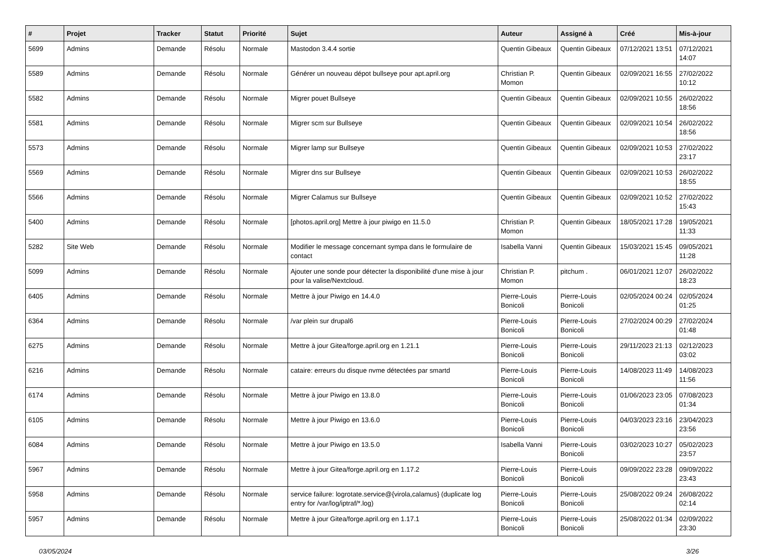| # | Projet | Tracker | Statut | Priorité | Sujet | Auteur | Assigné à | Créé | Mis-à-jour |
| --- | --- | --- | --- | --- | --- | --- | --- | --- | --- |
| 5699 | Admins | Demande | Résolu | Normale | Mastodon 3.4.4 sortie | Quentin Gibeaux | Quentin Gibeaux | 07/12/2021 13:51 | 07/12/2021 14:07 |
| 5589 | Admins | Demande | Résolu | Normale | Générer un nouveau dépot bullseye pour apt.april.org | Christian P. Momon | Quentin Gibeaux | 02/09/2021 16:55 | 27/02/2022 10:12 |
| 5582 | Admins | Demande | Résolu | Normale | Migrer pouet Bullseye | Quentin Gibeaux | Quentin Gibeaux | 02/09/2021 10:55 | 26/02/2022 18:56 |
| 5581 | Admins | Demande | Résolu | Normale | Migrer scm sur Bullseye | Quentin Gibeaux | Quentin Gibeaux | 02/09/2021 10:54 | 26/02/2022 18:56 |
| 5573 | Admins | Demande | Résolu | Normale | Migrer lamp sur Bullseye | Quentin Gibeaux | Quentin Gibeaux | 02/09/2021 10:53 | 27/02/2022 23:17 |
| 5569 | Admins | Demande | Résolu | Normale | Migrer dns sur Bullseye | Quentin Gibeaux | Quentin Gibeaux | 02/09/2021 10:53 | 26/02/2022 18:55 |
| 5566 | Admins | Demande | Résolu | Normale | Migrer Calamus sur Bullseye | Quentin Gibeaux | Quentin Gibeaux | 02/09/2021 10:52 | 27/02/2022 15:43 |
| 5400 | Admins | Demande | Résolu | Normale | [photos.april.org] Mettre à jour piwigo en 11.5.0 | Christian P. Momon | Quentin Gibeaux | 18/05/2021 17:28 | 19/05/2021 11:33 |
| 5282 | Site Web | Demande | Résolu | Normale | Modifier le message concernant sympa dans le formulaire de contact | Isabella Vanni | Quentin Gibeaux | 15/03/2021 15:45 | 09/05/2021 11:28 |
| 5099 | Admins | Demande | Résolu | Normale | Ajouter une sonde pour détecter la disponibilité d'une mise à jour pour la valise/Nextcloud. | Christian P. Momon | pitchum . | 06/01/2021 12:07 | 26/02/2022 18:23 |
| 6405 | Admins | Demande | Résolu | Normale | Mettre à jour Piwigo en 14.4.0 | Pierre-Louis Bonicoli | Pierre-Louis Bonicoli | 02/05/2024 00:24 | 02/05/2024 01:25 |
| 6364 | Admins | Demande | Résolu | Normale | /var plein sur drupal6 | Pierre-Louis Bonicoli | Pierre-Louis Bonicoli | 27/02/2024 00:29 | 27/02/2024 01:48 |
| 6275 | Admins | Demande | Résolu | Normale | Mettre à jour Gitea/forge.april.org en 1.21.1 | Pierre-Louis Bonicoli | Pierre-Louis Bonicoli | 29/11/2023 21:13 | 02/12/2023 03:02 |
| 6216 | Admins | Demande | Résolu | Normale | cataire: erreurs du disque nvme détectées par smartd | Pierre-Louis Bonicoli | Pierre-Louis Bonicoli | 14/08/2023 11:49 | 14/08/2023 11:56 |
| 6174 | Admins | Demande | Résolu | Normale | Mettre à jour Piwigo en 13.8.0 | Pierre-Louis Bonicoli | Pierre-Louis Bonicoli | 01/06/2023 23:05 | 07/08/2023 01:34 |
| 6105 | Admins | Demande | Résolu | Normale | Mettre à jour Piwigo en 13.6.0 | Pierre-Louis Bonicoli | Pierre-Louis Bonicoli | 04/03/2023 23:16 | 23/04/2023 23:56 |
| 6084 | Admins | Demande | Résolu | Normale | Mettre à jour Piwigo en 13.5.0 | Isabella Vanni | Pierre-Louis Bonicoli | 03/02/2023 10:27 | 05/02/2023 23:57 |
| 5967 | Admins | Demande | Résolu | Normale | Mettre à jour Gitea/forge.april.org en 1.17.2 | Pierre-Louis Bonicoli | Pierre-Louis Bonicoli | 09/09/2022 23:28 | 09/09/2022 23:43 |
| 5958 | Admins | Demande | Résolu | Normale | service failure: logrotate.service@{virola,calamus} (duplicate log entry for /var/log/iptraf/*.log) | Pierre-Louis Bonicoli | Pierre-Louis Bonicoli | 25/08/2022 09:24 | 26/08/2022 02:14 |
| 5957 | Admins | Demande | Résolu | Normale | Mettre à jour Gitea/forge.april.org en 1.17.1 | Pierre-Louis Bonicoli | Pierre-Louis Bonicoli | 25/08/2022 01:34 | 02/09/2022 23:30 |
03/05/2024 3/26